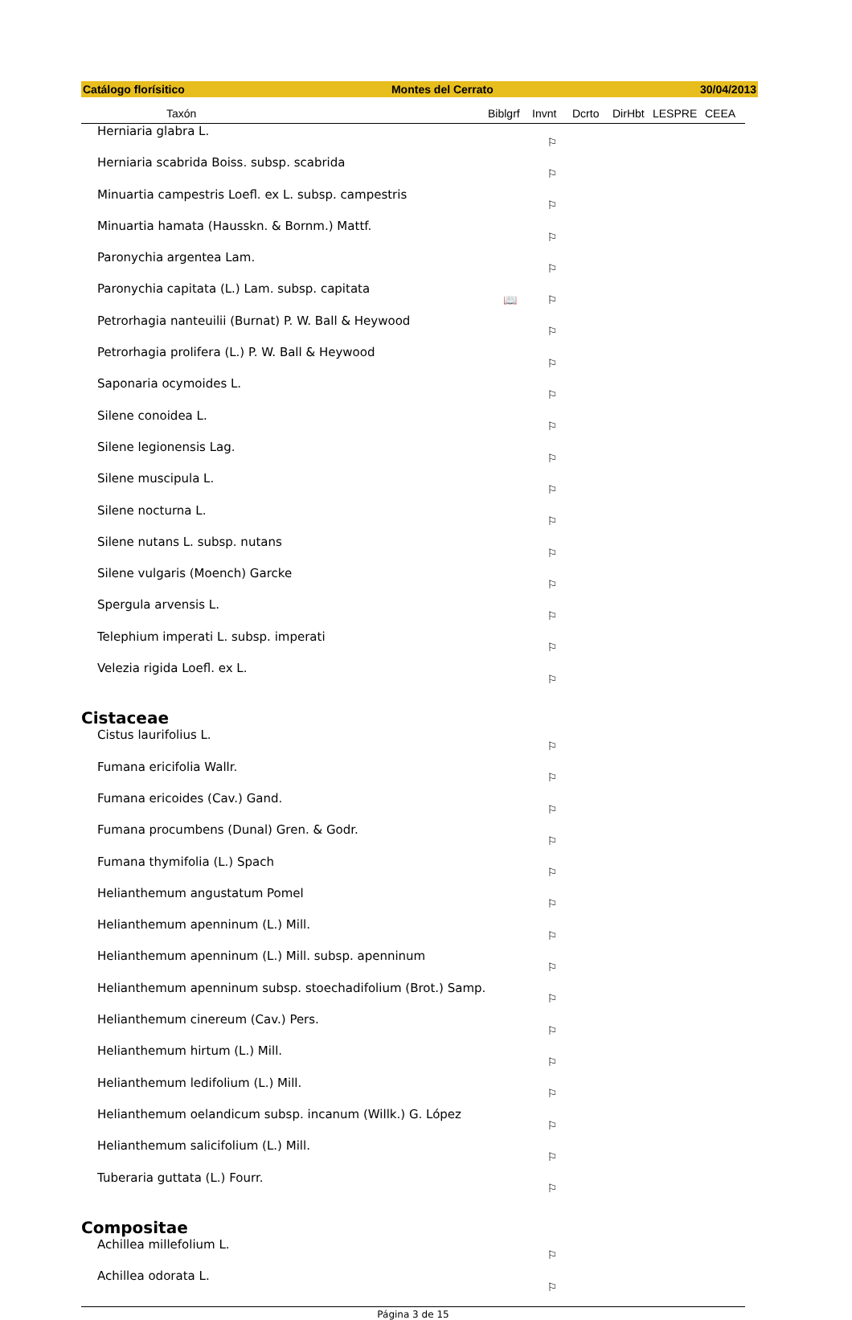Catálogo florísitico Montes del Cerrato 30/04/2013
| Taxón | Biblgrf | Invnt | Dcrto | DirHbt | LESPRE | CEEA |
| --- | --- | --- | --- | --- | --- | --- |
| Herniaria glabra L. | | ⚐ | | | | |
| Herniaria scabrida Boiss. subsp. scabrida | | ⚐ | | | | |
| Minuartia campestris Loefl. ex L. subsp. campestris | | ⚐ | | | | |
| Minuartia hamata (Hausskn. & Bornm.) Mattf. | | ⚐ | | | | |
| Paronychia argentea Lam. | | ⚐ | | | | |
| Paronychia capitata (L.) Lam. subsp. capitata | 📖 | ⚐ | | | | |
| Petrorhagia nanteuilii (Burnat) P. W. Ball & Heywood | | ⚐ | | | | |
| Petrorhagia prolifera (L.) P. W. Ball & Heywood | | ⚐ | | | | |
| Saponaria ocymoides L. | | ⚐ | | | | |
| Silene conoidea L. | | ⚐ | | | | |
| Silene legionensis Lag. | | ⚐ | | | | |
| Silene muscipula L. | | ⚐ | | | | |
| Silene nocturna L. | | ⚐ | | | | |
| Silene nutans L. subsp. nutans | | ⚐ | | | | |
| Silene vulgaris (Moench) Garcke | | ⚐ | | | | |
| Spergula arvensis L. | | ⚐ | | | | |
| Telephium imperati L. subsp. imperati | | ⚐ | | | | |
| Velezia rigida Loefl. ex L. | | ⚐ | | | | |
| Cistaceae | | | | | | |
| Cistus laurifolius L. | | ⚐ | | | | |
| Fumana ericifolia Wallr. | | ⚐ | | | | |
| Fumana ericoides (Cav.) Gand. | | ⚐ | | | | |
| Fumana procumbens (Dunal) Gren. & Godr. | | ⚐ | | | | |
| Fumana thymifolia (L.) Spach | | ⚐ | | | | |
| Helianthemum angustatum Pomel | | ⚐ | | | | |
| Helianthemum apenninum (L.) Mill. | | ⚐ | | | | |
| Helianthemum apenninum (L.) Mill. subsp. apenninum | | ⚐ | | | | |
| Helianthemum apenninum subsp. stoechadifolium (Brot.) Samp. | | ⚐ | | | | |
| Helianthemum cinereum (Cav.) Pers. | | ⚐ | | | | |
| Helianthemum hirtum (L.) Mill. | | ⚐ | | | | |
| Helianthemum ledifolium (L.) Mill. | | ⚐ | | | | |
| Helianthemum oelandicum subsp. incanum (Willk.) G. López | | ⚐ | | | | |
| Helianthemum salicifolium (L.) Mill. | | ⚐ | | | | |
| Tuberaria guttata (L.) Fourr. | | ⚐ | | | | |
| Compositae | | | | | | |
| Achillea millefolium L. | | ⚐ | | | | |
| Achillea odorata L. | | ⚐ | | | | |
Página 3 de 15